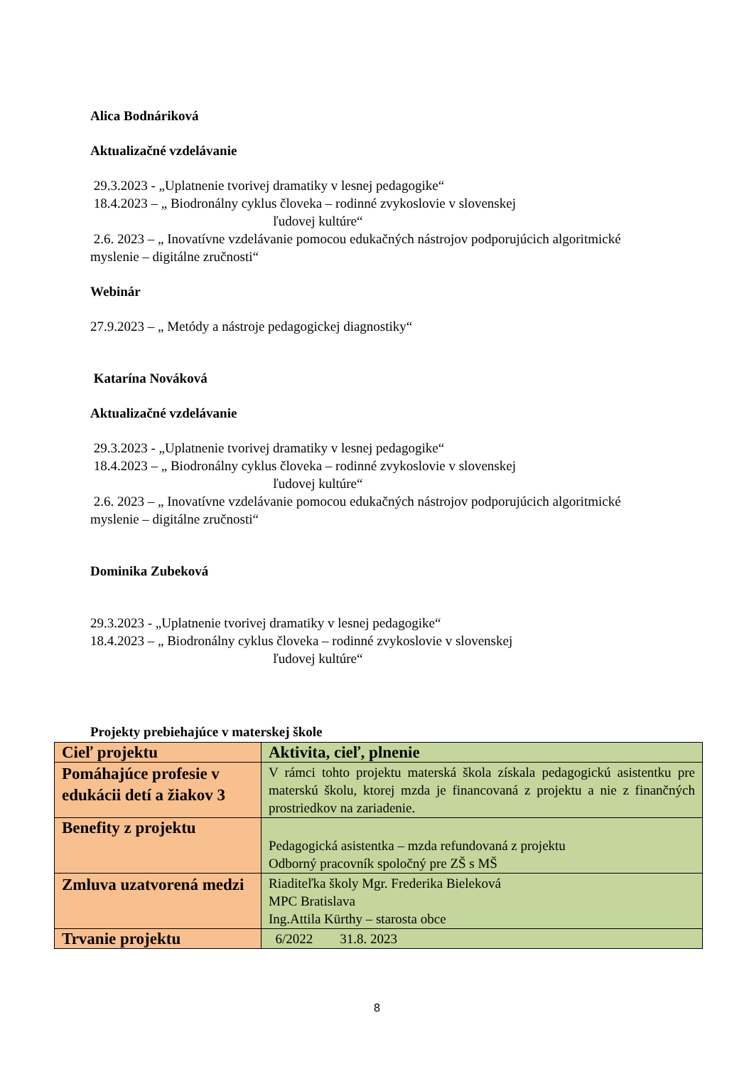Alica Bodnáriková
Aktualizačné vzdelávanie
29.3.2023 - „Uplatnenie tvorivej dramatiky v lesnej pedagogike“
18.4.2023 – „ Biodronálny cyklus človeka – rodinné zvykoslovie v slovenskej
ľudovej kultúre“
2.6. 2023 – „ Inovatívne vzdelávanie pomocou edukačných nástrojov podporujúcich algoritmické myslenie – digitálne zručnosti“
Webinár
27.9.2023 – „ Metódy a nástroje pedagogickej diagnostiky“
Katarína Nováková
Aktualizačné vzdelávanie
29.3.2023 - „Uplatnenie tvorivej dramatiky v lesnej pedagogike“
18.4.2023 – „ Biodronálny cyklus človeka – rodinné zvykoslovie v slovenskej
ľudovej kultúre“
2.6. 2023 – „ Inovatívne vzdelávanie pomocou edukačných nástrojov podporujúcich algoritmické myslenie – digitálne zručnosti“
Dominika Zubeková
29.3.2023 - „Uplatnenie tvorivej dramatiky v lesnej pedagogike“
18.4.2023 – „ Biodronálny cyklus človeka – rodinné zvykoslovie v slovenskej
ľudovej kultúre“
Projekty prebiehajúce v materskej škole
| Cieľ projektu | Aktivita, cieľ, plnenie |
| Pomáhajúce profesie v edukácii detí a žiakov 3 | V rámci tohto projektu materská škola získala pedagogickú asistentku pre materskú školu, ktorej mzda je financovaná z projektu a nie z finančných prostriedkov na zariadenie. |
| Benefity z projektu | Pedagogická asistentka – mzda refundovaná z projektu Odborný pracovník spoločný pre ZŠ s MŠ |
| Zmluva uzatvorená medzi | Riaditeľka školy Mgr. Frederika Bieleková MPC Bratislava Ing.Attila Kürthy – starosta obce |
| Trvanie projektu | 6/2022 31.8. 2023 |
8